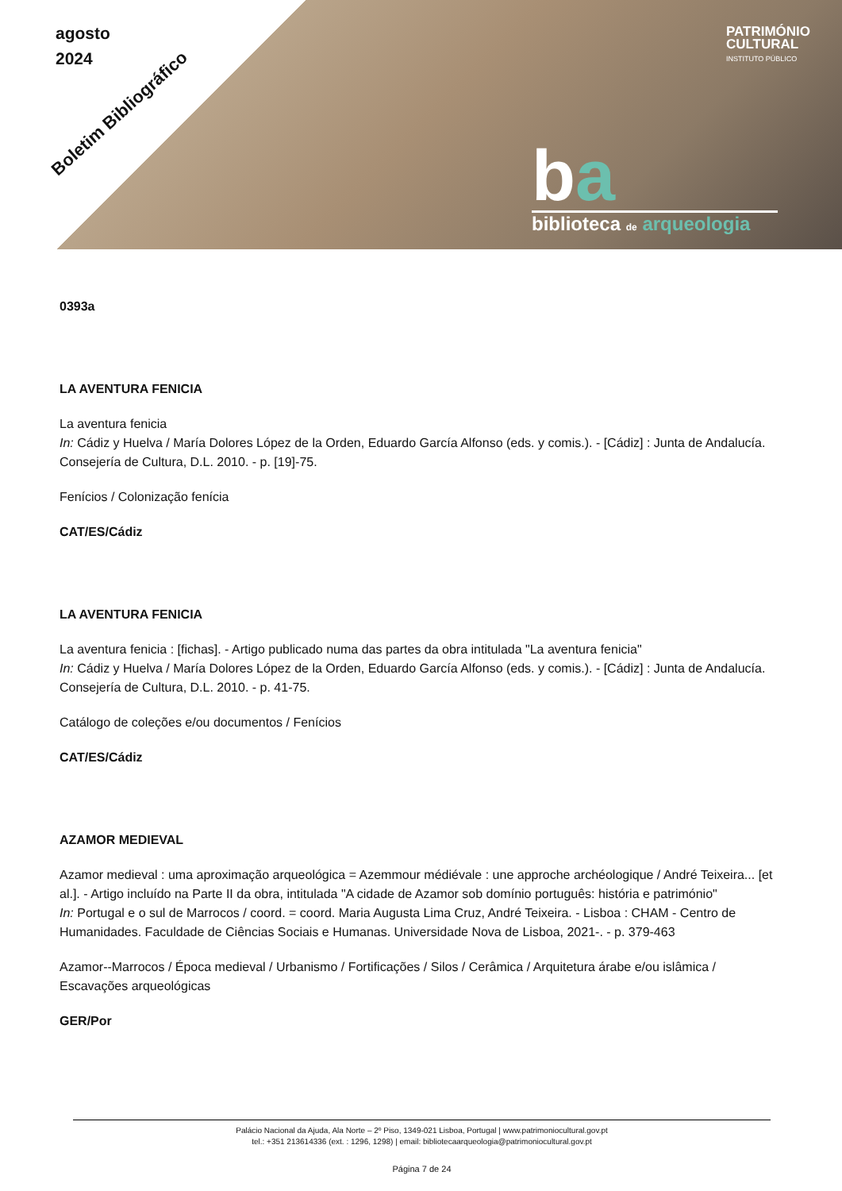agosto
2024
Boletim Bibliográfico
PATRIMÓNIO
CULTURAL
INSTITUTO PÚBLICO
ba
biblioteca de arqueologia
0393a
LA AVENTURA FENICIA
La aventura fenicia
In: Cádiz y Huelva / María Dolores López de la Orden, Eduardo García Alfonso (eds. y comis.). - [Cádiz] : Junta de Andalucía. Consejería de Cultura, D.L. 2010. - p. [19]-75.
Fenícios / Colonização fenícia
CAT/ES/Cádiz
LA AVENTURA FENICIA
La aventura fenicia : [fichas]. - Artigo publicado numa das partes da obra intitulada "La aventura fenicia"
In: Cádiz y Huelva / María Dolores López de la Orden, Eduardo García Alfonso (eds. y comis.). - [Cádiz] : Junta de Andalucía. Consejería de Cultura, D.L. 2010. - p. 41-75.
Catálogo de coleções e/ou documentos / Fenícios
CAT/ES/Cádiz
AZAMOR MEDIEVAL
Azamor medieval : uma aproximação arqueológica = Azemmour médiévale : une approche archéologique / André Teixeira... [et al.]. - Artigo incluído na Parte II da obra, intitulada "A cidade de Azamor sob domínio português: história e património"
In: Portugal e o sul de Marrocos / coord. = coord. Maria Augusta Lima Cruz, André Teixeira. - Lisboa : CHAM - Centro de Humanidades. Faculdade de Ciências Sociais e Humanas. Universidade Nova de Lisboa, 2021-. - p. 379-463
Azamor--Marrocos / Época medieval / Urbanismo / Fortificações / Silos / Cerâmica / Arquitetura árabe e/ou islâmica / Escavações arqueológicas
GER/Por
Palácio Nacional da Ajuda, Ala Norte – 2º Piso, 1349-021 Lisboa, Portugal | www.patrimoniocultural.gov.pt
tel.: +351 213614336 (ext. : 1296, 1298) | email: bibliotecaarqueologia@patrimoniocultural.gov.pt
Página 7 de 24